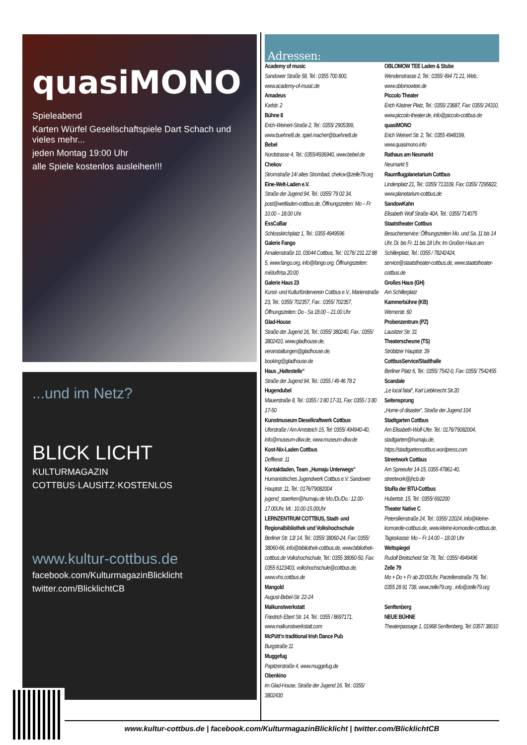quasiMONO
Spieleabend
Karten Würfel Gesellschaftspiele Dart Schach und vieles mehr...
jeden Montag 19:00 Uhr
alle Spiele kostenlos ausleihen!!!
...und im Netz?
BLICK LICHT
KULTURMAGAZIN
COTTBUS·LAUSITZ·KOSTENLOS
www.kultur-cottbus.de
facebook.com/KulturmagazinBlicklicht
twitter.com/BlicklichtCB
Adressen:
Academy of music
Sandower Straße 58, Tel.: 0355 700 800, www.academy-of-music.de
Amadeus
Karlstr. 2
Bühne 8
Erich-Weinert-Straße 2, Tel.: 0355/ 2905399, www.buehne8.de, spiel.macher@buehne8.de
Bebel
Nordstrasse 4, Tel.: 0355/4936940, www.bebel.de
Chekov
Stromstraße 14/ altes Strombad, chekov@zelle79.org
Eine-Welt-Laden e.V.
Straße der Jugend 94, Tel.: 0355/ 79 02 34, post@weltladen-cottbus.de, Öffnungszeiten: Mo – Fr 10.00 – 18.00 Uhr.
EssCoBar
Schlosskirchplatz 1, Tel.: 0355 4949596
Galerie Fango
Amalienstraße 10, 03044 Cottbus, Tel.: 0176/ 231 22 88 5, www.fango.org, info@fango.org, Öffnungszeiten: mi/do/fr/sa 20:00
Galerie Haus 23
Kunst- und Kulturförderverein Cottbus e.V., Marienstraße 23, Tel.: 0355/ 702357, Fax.: 0355/ 702357, Öffnungszeiten: Do - Sa 18.00 – 21.00 Uhr
Glad-House
Straße der Jugend 16, Tel.: 0355/ 380240, Fax.: 0355/ 3802410, www.gladhouse.de, veranstaltungen@gladhouse.de, booking@gladhouse.de
Haus „Haltestelle“Straße der Jugend 94, Tel.: 0355 / 49 46 78 2
Hugendubel
Mauerstraße 8, Tel.: 0355 / 3 80 17-31, Fax: 0355 / 3 80 17-50
Kunstmuseum Dieselkraftwerk Cottbus
Uferstraße / Am Amtsteich 15, Tel: 0355/ 494940-40, info@museum-dkw.de, www.museum-dkw.de
Kost-Nix-Laden Cottbus
Deffkestr. 11
Kontaktladen, Team „Humaju Unterwegs“Humanistisches Jugendwerk Cottbus e.V. Sandower Hauptstr. 11, Tel.: 0176/79082004 jugend_staerken@humaju.de Mo./Di./Do.: 12.00-17.00Uhr, Mi.: 10.00-15.00Uhr
LERNZENTRUM COTTBUS, Stadt- und Regionalbibliothek und Volkshochschule
Berliner Str. 13/ 14, Tel.: 0355/ 38060-24, Fax: 0355/ 38060-66, info@bibliothek-cottbus.de, www.bibliothek-cottbus.de Volkshochschule, Tel.: 0355 38060-50, Fax: 0355 6123403, volkshochschule@cottbus.de, www.vhs.cottbus.de
Mangold
August-Bebel-Str. 22-24
Malkunstwerkstatt
Friedrich Ebert Str. 14, Tel.: 0355 / 8697171, www.malkunstwerkstatt.com
McPütt’n traditional Irish Dance Pub
Burgstraße 11
Muggefug
Papitzerstraße 4, www.muggefug.de
Obenkino
im Glad-House, Straße der Jugend 16, Tel.: 0355/ 3802430
OBLOMOW TEE Laden & Stube
Wendenstrasse 2, Tel.: 0355/ 494 71 21, Web.: www.oblomowtee.de
Piccolo Theater
Erich Kästner Platz, Tel.: 0355/ 23687, Fax: 0355/ 24310, www.piccolo-theater.de, info@piccolo-cottbus.de
quasiMONO
Erich Weinert Str. 2, Tel.: 0355 4948199, www.quasimono.info
Rathaus am Neumarkt
Neumarkt 5
Raumflugplanetarium Cottbus
Lindenplatz 21, Tel.: 0355/ 713109, Fax: 0355/ 7295822, www.planetarium-cottbus.de
SandowKahn
Elisabeth Wolf Straße 40A, Tel.: 0355/ 714075
Staatstheater Cottbus
Besucherservice: Öffnungszeiten Mo. und Sa. 11 bis 14 Uhr, Di. bis Fr. 11 bis 18 Uhr, Im Großen Haus am Schillerplatz, Tel.: 0355 / 78242424, service@staatstheater-cottbus.de, www.staatstheater-cottbus.de
Großes Haus (GH)
Am Schillerplatz
Kammerbühne (KB)
Wernerstr. 60
Probenzentrum (PZ)
Lausitzer Str. 31
Theaterscheune (TS)
Ströbitzer Hauptstr. 39
CottbusService/Stadthalle
Berliner Platz 6, Tel.: 0355/ 7542-0, Fax: 0355/ 7542455
Scandale
„Le local fatal“, Karl Liebknecht Str.20
Seitensprung
„Home of disaster“, Straße der Jugend 104
Stadtgarten Cottbus
Am Elisabeth-Wolf-Ufer. Tel.: 0176/79082004, stadtgarten@humaju.de, https://stadtgartencottbus.wordpress.com
Streetwork Cottbus
Am Spreeufer 14-15, 0355 47861-40, streetwork@jhcb.de
StuRa der BTU-Cottbus
Hubertstr. 15, Tel.: 0355/ 692200
Theater Native C
Petersilienstraße 24, Tel.: 0355/ 22024, info@kleine-komoedie-cottbus.de, www.kleine-komoedie-cottbus.de, Tageskasse: Mo – Fr 14.00 – 18.00 Uhr
Weltspiegel
Rudolf Breitscheid Str. 78, Tel.: 0355/ 4949496
Zelle 79
Mo + Do + Fr ab 20:00Uhr, Parzellenstraße 79, Tel.: 0355 28 91 738, www.zelle79.org , info@zelle79.org
Senftenberg
NEUE BÜHNE
Theaterpassage 1, 01968 Senftenberg, Tel: 0357/ 38010
www.kultur-cottbus.de | facebook.com/KulturmagazinBlicklicht | twitter.com/BlicklichtCB